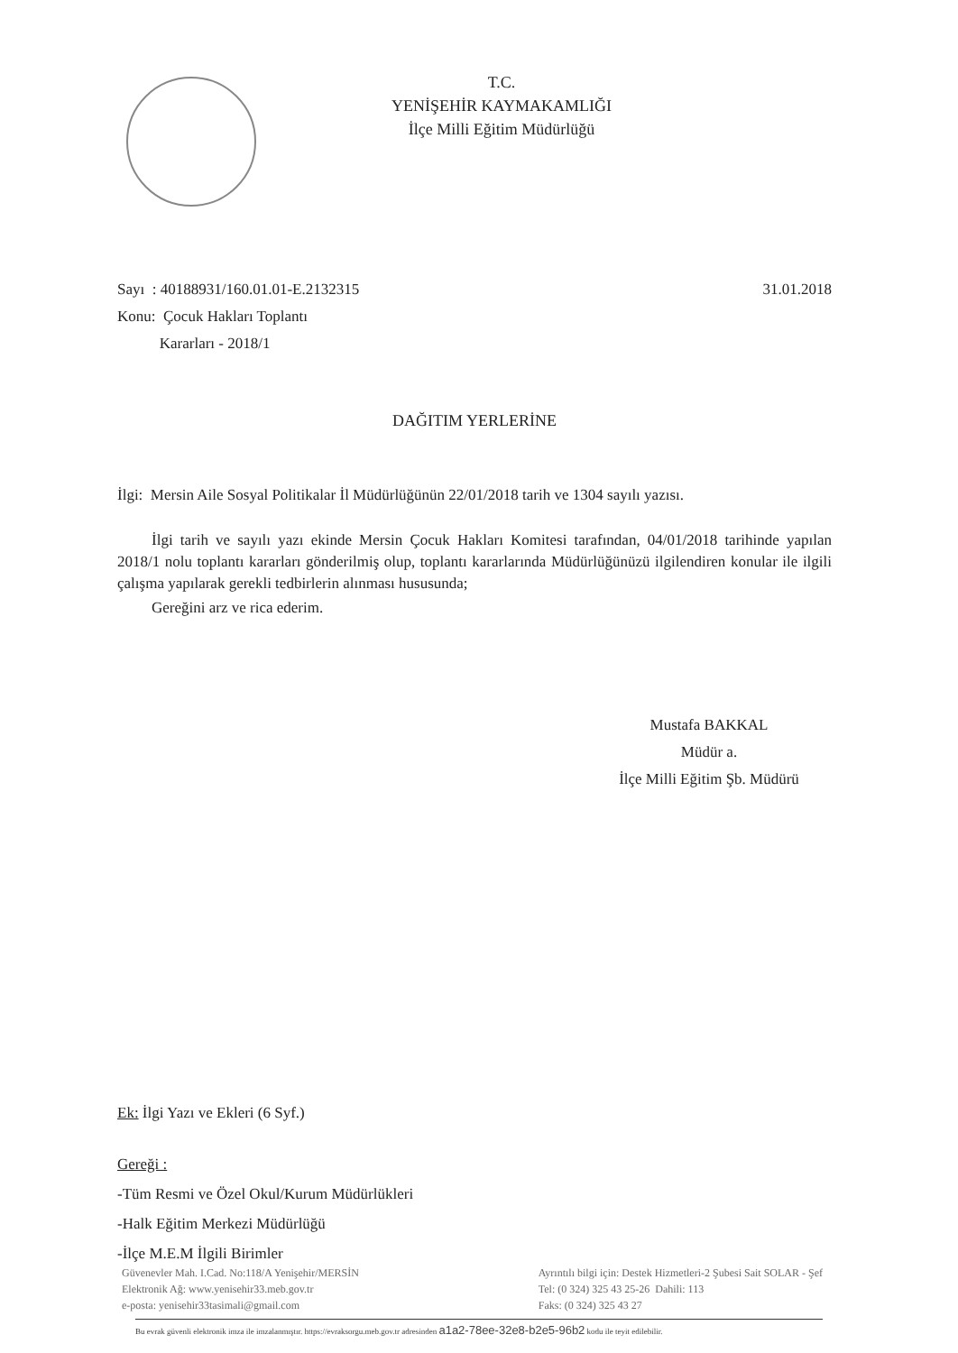T.C.
YENİŞEHİR KAYMAKAMLIĞI
İlçe Milli Eğitim Müdürlüğü
Sayı : 40188931/160.01.01-E.2132315
Konu: Çocuk Hakları Toplantı
Kararları - 2018/1
31.01.2018
DAĞITIM YERLERİNE
İlgi: Mersin Aile Sosyal Politikalar İl Müdürlüğünün 22/01/2018 tarih ve 1304 sayılı yazısı.
İlgi tarih ve sayılı yazı ekinde Mersin Çocuk Hakları Komitesi tarafından, 04/01/2018 tarihinde yapılan 2018/1 nolu toplantı kararları gönderilmiş olup, toplantı kararlarında Müdürlüğünüzü ilgilendiren konular ile ilgili çalışma yapılarak gerekli tedbirlerin alınması hususunda;
Gereğini arz ve rica ederim.
Mustafa BAKKAL
Müdür a.
İlçe Milli Eğitim Şb. Müdürü
Ek: İlgi Yazı ve Ekleri (6 Syf.)
Gereği :
-Tüm Resmi ve Özel Okul/Kurum Müdürlükleri
-Halk Eğitim Merkezi Müdürlüğü
-İlçe M.E.M İlgili Birimler
Güvenevler Mah. I.Cad. No:118/A Yenişehir/MERSİN
Elektronik Ağ: www.yenisehir33.meb.gov.tr
e-posta: yenisehir33tasimali@gmail.com
Ayrıntılı bilgi için: Destek Hizmetleri-2 Şubesi Sait SOLAR - Şef
Tel: (0 324) 325 43 25-26 Dahili: 113
Faks: (0 324) 325 43 27
Bu evrak güvenli elektronik imza ile imzalanmıştır. https://evraksorgu.meb.gov.tr adresinden a1a2-78ee-32e8-b2e5-96b2 kodu ile teyit edilebilir.